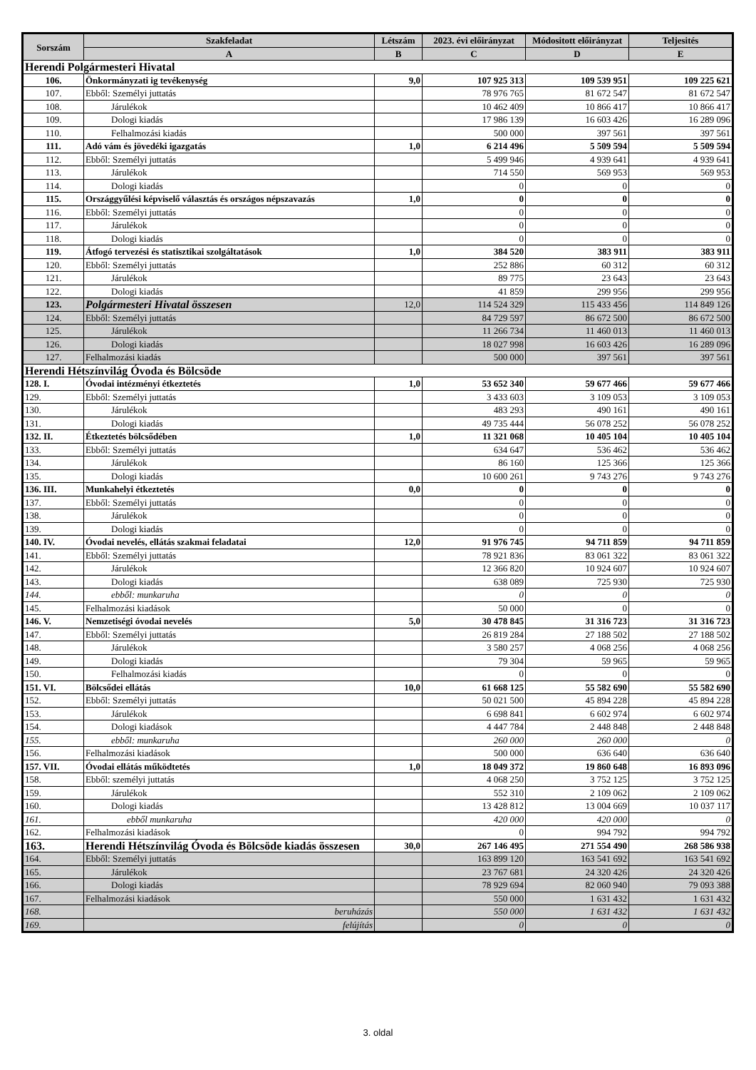| Sorszám | Szakfeladat | Létszám | 2023. évi előirányzat | Módositott előirányzat | Teljesités |
| --- | --- | --- | --- | --- | --- |
| | A | B | C | D | E |
| Herendi Polgármesteri Hivatal | | | | | |
| 106. | Önkormányzati ig tevékenység | 9,0 | 107 925 313 | 109 539 951 | 109 225 621 |
| 107. | Ebből: Személyi juttatás | | 78 976 765 | 81 672 547 | 81 672 547 |
| 108. | Járulékok | | 10 462 409 | 10 866 417 | 10 866 417 |
| 109. | Dologi kiadás | | 17 986 139 | 16 603 426 | 16 289 096 |
| 110. | Felhalmozási kiadás | | 500 000 | 397 561 | 397 561 |
| 111. | Adó vám és jövedéki igazgatás | 1,0 | 6 214 496 | 5 509 594 | 5 509 594 |
| 112. | Ebből: Személyi juttatás | | 5 499 946 | 4 939 641 | 4 939 641 |
| 113. | Járulékok | | 714 550 | 569 953 | 569 953 |
| 114. | Dologi kiadás | | 0 | 0 | 0 |
| 115. | Országgyűlési képviselő választás és országos népszavazás | 1,0 | 0 | 0 | 0 |
| 116. | Ebből: Személyi juttatás | | 0 | 0 | 0 |
| 117. | Járulékok | | 0 | 0 | 0 |
| 118. | Dologi kiadás | | 0 | 0 | 0 |
| 119. | Átfogó tervezési és statisztikai szolgáltatások | 1,0 | 384 520 | 383 911 | 383 911 |
| 120. | Ebből: Személyi juttatás | | 252 886 | 60 312 | 60 312 |
| 121. | Járulékok | | 89 775 | 23 643 | 23 643 |
| 122. | Dologi kiadás | | 41 859 | 299 956 | 299 956 |
| 123. | Polgármesteri Hivatal összesen | 12,0 | 114 524 329 | 115 433 456 | 114 849 126 |
| 124. | Ebből: Személyi juttatás | | 84 729 597 | 86 672 500 | 86 672 500 |
| 125. | Járulékok | | 11 266 734 | 11 460 013 | 11 460 013 |
| 126. | Dologi kiadás | | 18 027 998 | 16 603 426 | 16 289 096 |
| 127. | Felhalmozási kiadás | | 500 000 | 397 561 | 397 561 |
| Herendi Hétszínvilág Óvoda és Bölcsöde | | | | | |
| 128. I. | Óvodai intézményi étkeztetés | 1,0 | 53 652 340 | 59 677 466 | 59 677 466 |
| 129. | Ebből: Személyi juttatás | | 3 433 603 | 3 109 053 | 3 109 053 |
| 130. | Járulékok | | 483 293 | 490 161 | 490 161 |
| 131. | Dologi kiadás | | 49 735 444 | 56 078 252 | 56 078 252 |
| 132. II. | Étkeztetés bölcsődében | 1,0 | 11 321 068 | 10 405 104 | 10 405 104 |
| 133. | Ebből: Személyi juttatás | | 634 647 | 536 462 | 536 462 |
| 134. | Járulékok | | 86 160 | 125 366 | 125 366 |
| 135. | Dologi kiadás | | 10 600 261 | 9 743 276 | 9 743 276 |
| 136. III. | Munkahelyi étkeztetés | 0,0 | 0 | 0 | 0 |
| 137. | Ebből: Személyi juttatás | | 0 | 0 | 0 |
| 138. | Járulékok | | 0 | 0 | 0 |
| 139. | Dologi kiadás | | 0 | 0 | 0 |
| 140. IV. | Óvodai nevelés, ellátás szakmai feladatai | 12,0 | 91 976 745 | 94 711 859 | 94 711 859 |
| 141. | Ebből: Személyi juttatás | | 78 921 836 | 83 061 322 | 83 061 322 |
| 142. | Járulékok | | 12 366 820 | 10 924 607 | 10 924 607 |
| 143. | Dologi kiadás | | 638 089 | 725 930 | 725 930 |
| 144. | ebből: munkaruha | | 0 | 0 | 0 |
| 145. | Felhalmozási kiadások | | 50 000 | 0 | 0 |
| 146. V. | Nemzetiségi óvodai nevelés | 5,0 | 30 478 845 | 31 316 723 | 31 316 723 |
| 147. | Ebből: Személyi juttatás | | 26 819 284 | 27 188 502 | 27 188 502 |
| 148. | Járulékok | | 3 580 257 | 4 068 256 | 4 068 256 |
| 149. | Dologi kiadás | | 79 304 | 59 965 | 59 965 |
| 150. | Felhalmozási kiadás | | 0 | 0 | 0 |
| 151. VI. | Bölcsődei ellátás | 10,0 | 61 668 125 | 55 582 690 | 55 582 690 |
| 152. | Ebből: Személyi juttatás | | 50 021 500 | 45 894 228 | 45 894 228 |
| 153. | Járulékok | | 6 698 841 | 6 602 974 | 6 602 974 |
| 154. | Dologi kiadások | | 4 447 784 | 2 448 848 | 2 448 848 |
| 155. | ebből: munkaruha | | 260 000 | 260 000 | 0 |
| 156. | Felhalmozási kiadások | | 500 000 | 636 640 | 636 640 |
| 157. VII. | Óvodai ellátás működtetés | 1,0 | 18 049 372 | 19 860 648 | 16 893 096 |
| 158. | Ebből: személyi juttatás | | 4 068 250 | 3 752 125 | 3 752 125 |
| 159. | Járulékok | | 552 310 | 2 109 062 | 2 109 062 |
| 160. | Dologi kiadás | | 13 428 812 | 13 004 669 | 10 037 117 |
| 161. | ebből munkaruha | | 420 000 | 420 000 | 0 |
| 162. | Felhalmozási kiadások | | 0 | 994 792 | 994 792 |
| 163. | Herendi Hétszínvilág Óvoda és Bölcsöde kiadás összesen | 30,0 | 267 146 495 | 271 554 490 | 268 586 938 |
| 164. | Ebből: Személyi juttatás | | 163 899 120 | 163 541 692 | 163 541 692 |
| 165. | Járulékok | | 23 767 681 | 24 320 426 | 24 320 426 |
| 166. | Dologi kiadás | | 78 929 694 | 82 060 940 | 79 093 388 |
| 167. | Felhalmozási kiadások | | 550 000 | 1 631 432 | 1 631 432 |
| 168. | beruházás | | 550 000 | 1 631 432 | 1 631 432 |
| 169. | felújítás | | 0 | 0 | 0 |
3. oldal